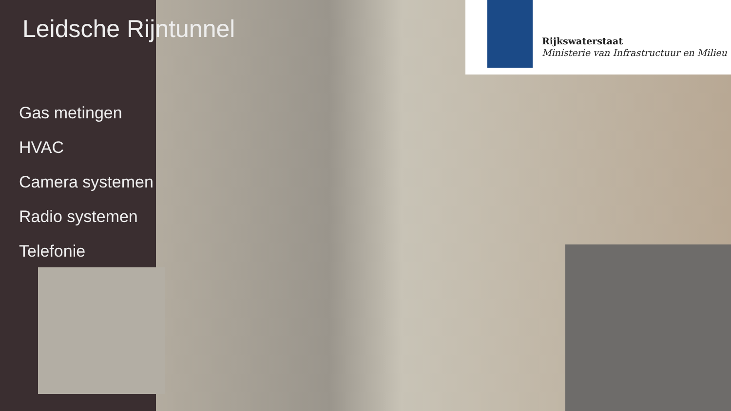Leidsche Rijntunnel
Gas metingen
HVAC
Camera systemen
Radio systemen
Telefonie
Rijkswaterstaat
Ministerie van Infrastructuur en Milieu